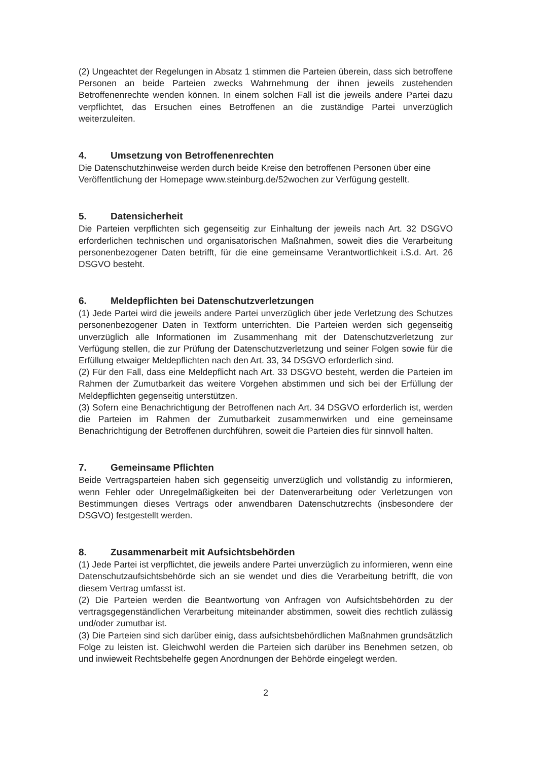(2) Ungeachtet der Regelungen in Absatz 1 stimmen die Parteien überein, dass sich betroffene Personen an beide Parteien zwecks Wahrnehmung der ihnen jeweils zustehenden Betroffenenrechte wenden können. In einem solchen Fall ist die jeweils andere Partei dazu verpflichtet, das Ersuchen eines Betroffenen an die zuständige Partei unverzüglich weiterzuleiten.
4. Umsetzung von Betroffenenrechten
Die Datenschutzhinweise werden durch beide Kreise den betroffenen Personen über eine Veröffentlichung der Homepage www.steinburg.de/52wochen zur Verfügung gestellt.
5. Datensicherheit
Die Parteien verpflichten sich gegenseitig zur Einhaltung der jeweils nach Art. 32 DSGVO erforderlichen technischen und organisatorischen Maßnahmen, soweit dies die Verarbeitung personenbezogener Daten betrifft, für die eine gemeinsame Verantwortlichkeit i.S.d. Art. 26 DSGVO besteht.
6. Meldepflichten bei Datenschutzverletzungen
(1) Jede Partei wird die jeweils andere Partei unverzüglich über jede Verletzung des Schutzes personenbezogener Daten in Textform unterrichten. Die Parteien werden sich gegenseitig unverzüglich alle Informationen im Zusammenhang mit der Datenschutzverletzung zur Verfügung stellen, die zur Prüfung der Datenschutzverletzung und seiner Folgen sowie für die Erfüllung etwaiger Meldepflichten nach den Art. 33, 34 DSGVO erforderlich sind.
(2) Für den Fall, dass eine Meldepflicht nach Art. 33 DSGVO besteht, werden die Parteien im Rahmen der Zumutbarkeit das weitere Vorgehen abstimmen und sich bei der Erfüllung der Meldepflichten gegenseitig unterstützen.
(3) Sofern eine Benachrichtigung der Betroffenen nach Art. 34 DSGVO erforderlich ist, werden die Parteien im Rahmen der Zumutbarkeit zusammenwirken und eine gemeinsame Benachrichtigung der Betroffenen durchführen, soweit die Parteien dies für sinnvoll halten.
7. Gemeinsame Pflichten
Beide Vertragsparteien haben sich gegenseitig unverzüglich und vollständig zu informieren, wenn Fehler oder Unregelmäßigkeiten bei der Datenverarbeitung oder Verletzungen von Bestimmungen dieses Vertrags oder anwendbaren Datenschutzrechts (insbesondere der DSGVO) festgestellt werden.
8. Zusammenarbeit mit Aufsichtsbehörden
(1) Jede Partei ist verpflichtet, die jeweils andere Partei unverzüglich zu informieren, wenn eine Datenschutzaufsichtsbehörde sich an sie wendet und dies die Verarbeitung betrifft, die von diesem Vertrag umfasst ist.
(2) Die Parteien werden die Beantwortung von Anfragen von Aufsichtsbehörden zu der vertragsgegenständlichen Verarbeitung miteinander abstimmen, soweit dies rechtlich zulässig und/oder zumutbar ist.
(3) Die Parteien sind sich darüber einig, dass aufsichtsbehördlichen Maßnahmen grundsätzlich Folge zu leisten ist. Gleichwohl werden die Parteien sich darüber ins Benehmen setzen, ob und inwieweit Rechtsbehelfe gegen Anordnungen der Behörde eingelegt werden.
2